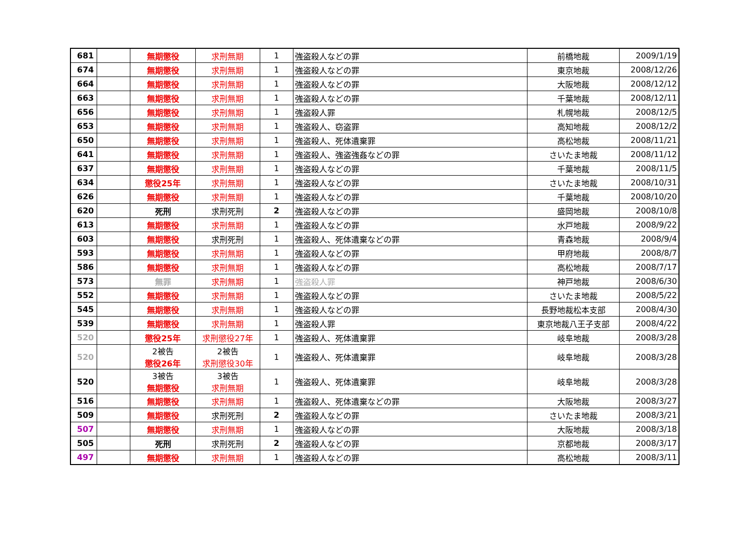| 681 | | 無期懲役 | 求刑無期 | 1 | 強盗殺人などの罪 | 前橋地裁 | 2009/1/19 |
| 674 | | 無期懲役 | 求刑無期 | 1 | 強盗殺人などの罪 | 東京地裁 | 2008/12/26 |
| 664 | | 無期懲役 | 求刑無期 | 1 | 強盗殺人などの罪 | 大阪地裁 | 2008/12/12 |
| 663 | | 無期懲役 | 求刑無期 | 1 | 強盗殺人などの罪 | 千葉地裁 | 2008/12/11 |
| 656 | | 無期懲役 | 求刑無期 | 1 | 強盗殺人罪 | 札幌地裁 | 2008/12/5 |
| 653 | | 無期懲役 | 求刑無期 | 1 | 強盗殺人、窃盗罪 | 高知地裁 | 2008/12/2 |
| 650 | | 無期懲役 | 求刑無期 | 1 | 強盗殺人、死体遺棄罪 | 高松地裁 | 2008/11/21 |
| 641 | | 無期懲役 | 求刑無期 | 1 | 強盗殺人、強盗強姦などの罪 | さいたま地裁 | 2008/11/12 |
| 637 | | 無期懲役 | 求刑無期 | 1 | 強盗殺人などの罪 | 千葉地裁 | 2008/11/5 |
| 634 | | 懲役25年 | 求刑無期 | 1 | 強盗殺人などの罪 | さいたま地裁 | 2008/10/31 |
| 626 | | 無期懲役 | 求刑無期 | 1 | 強盗殺人などの罪 | 千葉地裁 | 2008/10/20 |
| 620 | | 死刑 | 求刑死刑 | 2 | 強盗殺人などの罪 | 盛岡地裁 | 2008/10/8 |
| 613 | | 無期懲役 | 求刑無期 | 1 | 強盗殺人などの罪 | 水戸地裁 | 2008/9/22 |
| 603 | | 無期懲役 | 求刑死刑 | 1 | 強盗殺人、死体遺棄などの罪 | 青森地裁 | 2008/9/4 |
| 593 | | 無期懲役 | 求刑無期 | 1 | 強盗殺人などの罪 | 甲府地裁 | 2008/8/7 |
| 586 | | 無期懲役 | 求刑無期 | 1 | 強盗殺人などの罪 | 高松地裁 | 2008/7/17 |
| 573 | | 無罪 | 求刑無期 | 1 | 強盗殺人罪 | 神戸地裁 | 2008/6/30 |
| 552 | | 無期懲役 | 求刑無期 | 1 | 強盗殺人などの罪 | さいたま地裁 | 2008/5/22 |
| 545 | | 無期懲役 | 求刑無期 | 1 | 強盗殺人などの罪 | 長野地裁松本支部 | 2008/4/30 |
| 539 | | 無期懲役 | 求刑無期 | 1 | 強盗殺人罪 | 東京地裁八王子支部 | 2008/4/22 |
| 520 | | 懲役25年 | 求刑懲役27年 | 1 | 強盗殺人、死体遺棄罪 | 岐阜地裁 | 2008/3/28 |
| 520 | | 2被告 懲役26年 | 2被告 求刑懲役30年 | 1 | 強盗殺人、死体遺棄罪 | 岐阜地裁 | 2008/3/28 |
| 520 | | 3被告 無期懲役 | 3被告 求刑無期 | 1 | 強盗殺人、死体遺棄罪 | 岐阜地裁 | 2008/3/28 |
| 516 | | 無期懲役 | 求刑無期 | 1 | 強盗殺人、死体遺棄などの罪 | 大阪地裁 | 2008/3/27 |
| 509 | | 無期懲役 | 求刑死刑 | 2 | 強盗殺人などの罪 | さいたま地裁 | 2008/3/21 |
| 507 | | 無期懲役 | 求刑無期 | 1 | 強盗殺人などの罪 | 大阪地裁 | 2008/3/18 |
| 505 | | 死刑 | 求刑死刑 | 2 | 強盗殺人などの罪 | 京都地裁 | 2008/3/17 |
| 497 | | 無期懲役 | 求刑無期 | 1 | 強盗殺人などの罪 | 高松地裁 | 2008/3/11 |